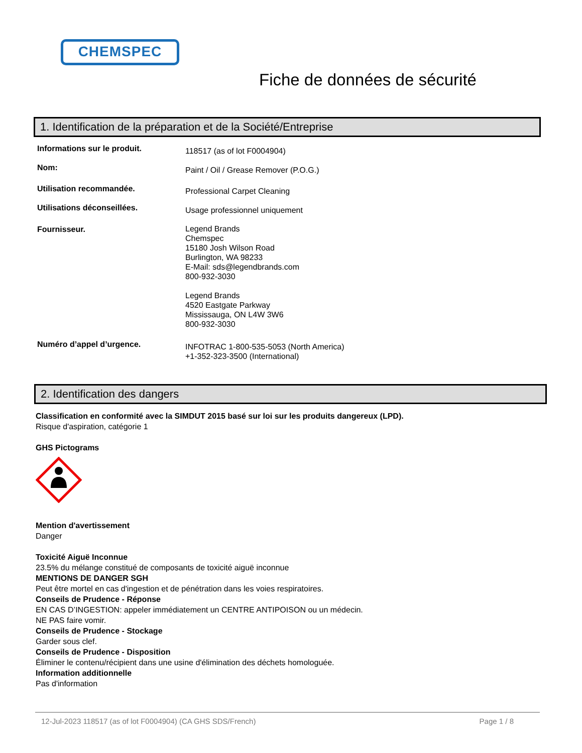CHEMSPEC
Fiche de données de sécurité
1. Identification de la préparation et de la Société/Entreprise
Informations sur le produit. 118517 (as of lot F0004904)
Nom: Paint / Oil / Grease Remover (P.O.G.)
Utilisation recommandée. Professional Carpet Cleaning
Utilisations déconseillées. Usage professionnel uniquement
Fournisseur. Legend Brands
Chemspec
15180 Josh Wilson Road
Burlington, WA 98233
E-Mail: sds@legendbrands.com
800-932-3030
Legend Brands
4520 Eastgate Parkway
Mississauga, ON L4W 3W6
800-932-3030
Numéro d’appel d’urgence. INFOTRAC 1-800-535-5053 (North America)
+1-352-323-3500 (International)
2. Identification des dangers
Classification en conformité avec la SIMDUT 2015 basé sur loi sur les produits dangereux (LPD).
Risque d'aspiration, catégorie 1
GHS Pictograms
Mention d'avertissement
Danger
Toxicité Aiguë Inconnue
23.5% du mélange constitué de composants de toxicité aiguë inconnue
MENTIONS DE DANGER SGH
Peut être mortel en cas d'ingestion et de pénétration dans les voies respiratoires.
Conseils de Prudence - Réponse
EN CAS D’INGESTION: appeler immédiatement un CENTRE ANTIPOISON ou un médecin.
NE PAS faire vomir.
Conseils de Prudence - Stockage
Garder sous clef.
Conseils de Prudence - Disposition
Éliminer le contenu/récipient dans une usine d'élimination des déchets homologuée.
Information additionnelle
Pas d'information
12-Jul-2023 118517 (as of lot F0004904) (CA GHS SDS/French) Page 1 / 8